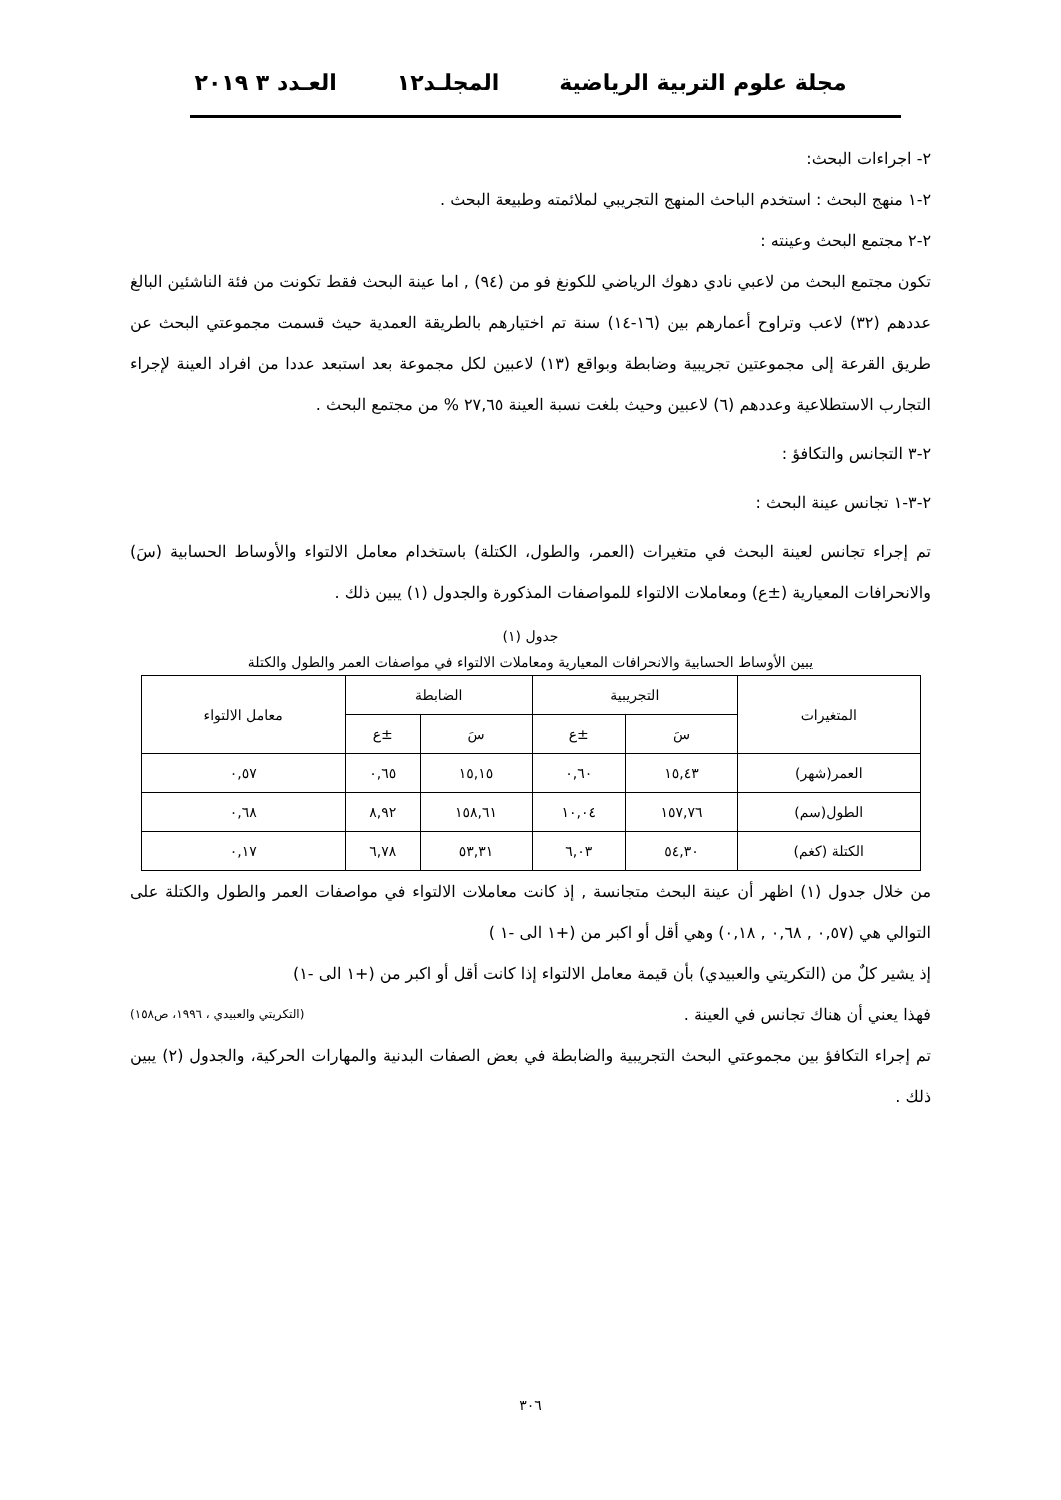مجلة علوم التربية الرياضية المجلـد١٢ العـدد ٣ ٢٠١٩
٢- اجراءات البحث:
٢-١ منهج البحث : استخدم الباحث المنهج التجريبي لملائمته وطبيعة البحث .
٢-٢ مجتمع البحث وعينته :
تكون مجتمع البحث من لاعبي نادي دهوك الرياضي للكونغ فو من (٩٤) , اما عينة البحث فقط تكونت من فئة الناشئين البالغ عددهم (٣٢) لاعب وتراوح أعمارهم بين (١٦-١٤) سنة تم اختيارهم بالطريقة العمدية حيث قسمت مجموعتي البحث عن طريق القرعة إلى مجموعتين تجريبية وضابطة وبواقع (١٣) لاعبين لكل مجموعة بعد استبعد عددا من افراد العينة لإجراء التجارب الاستطلاعية وعددهم (٦) لاعبين وحيث بلغت نسبة العينة ٢٧,٦٥ % من مجتمع البحث .
٢-٣ التجانس والتكافؤ :
٢-٣-١ تجانس عينة البحث :
تم إجراء تجانس لعينة البحث في متغيرات (العمر، والطول، الكتلة) باستخدام معامل الالتواء والأوساط الحسابية (سَ) والانحرافات المعيارية (±ع) ومعاملات الالتواء للمواصفات المذكورة والجدول (١) يبين ذلك .
جدول (١)
يبين الأوساط الحسابية والانحرافات المعيارية ومعاملات الالتواء في مواصفات العمر والطول والكتلة
| المتغيرات | التجريبية | | الضابطة | | معامل الالتواء |
| --- | --- | --- | --- | --- | --- |
| | سَ | ±ع | سَ | ±ع | |
| العمر(شهر) | ١٥,٤٣ | ٠,٦٠ | ١٥,١٥ | ٠,٦٥ | ٠,٥٧ |
| الطول(سم) | ١٥٧,٧٦ | ١٠,٠٤ | ١٥٨,٦١ | ٨,٩٢ | ٠,٦٨ |
| الكتلة (كغم) | ٥٤,٣٠ | ٦,٠٣ | ٥٣,٣١ | ٦,٧٨ | ٠,١٧ |
من خلال جدول (١) اظهر أن عينة البحث متجانسة , إذ كانت معاملات الالتواء في مواصفات العمر والطول والكتلة على التوالي هي (٠,٥٧ , ٠,٦٨ , ٠,١٨) وهي أقل أو اكبر من (+١ الى -١ )
إذ يشير كلٌ من (التكريتي والعبيدي) بأن قيمة معامل الالتواء إذا كانت أقل أو اكبر من (+١ الى -١)
فهذا يعني أن هناك تجانس في العينة . (التكريتي والعبيدي ، ١٩٩٦، ص١٥٨)
تم إجراء التكافؤ بين مجموعتي البحث التجريبية والضابطة في بعض الصفات البدنية والمهارات الحركية، والجدول (٢) يبين ذلك .
٣٠٦